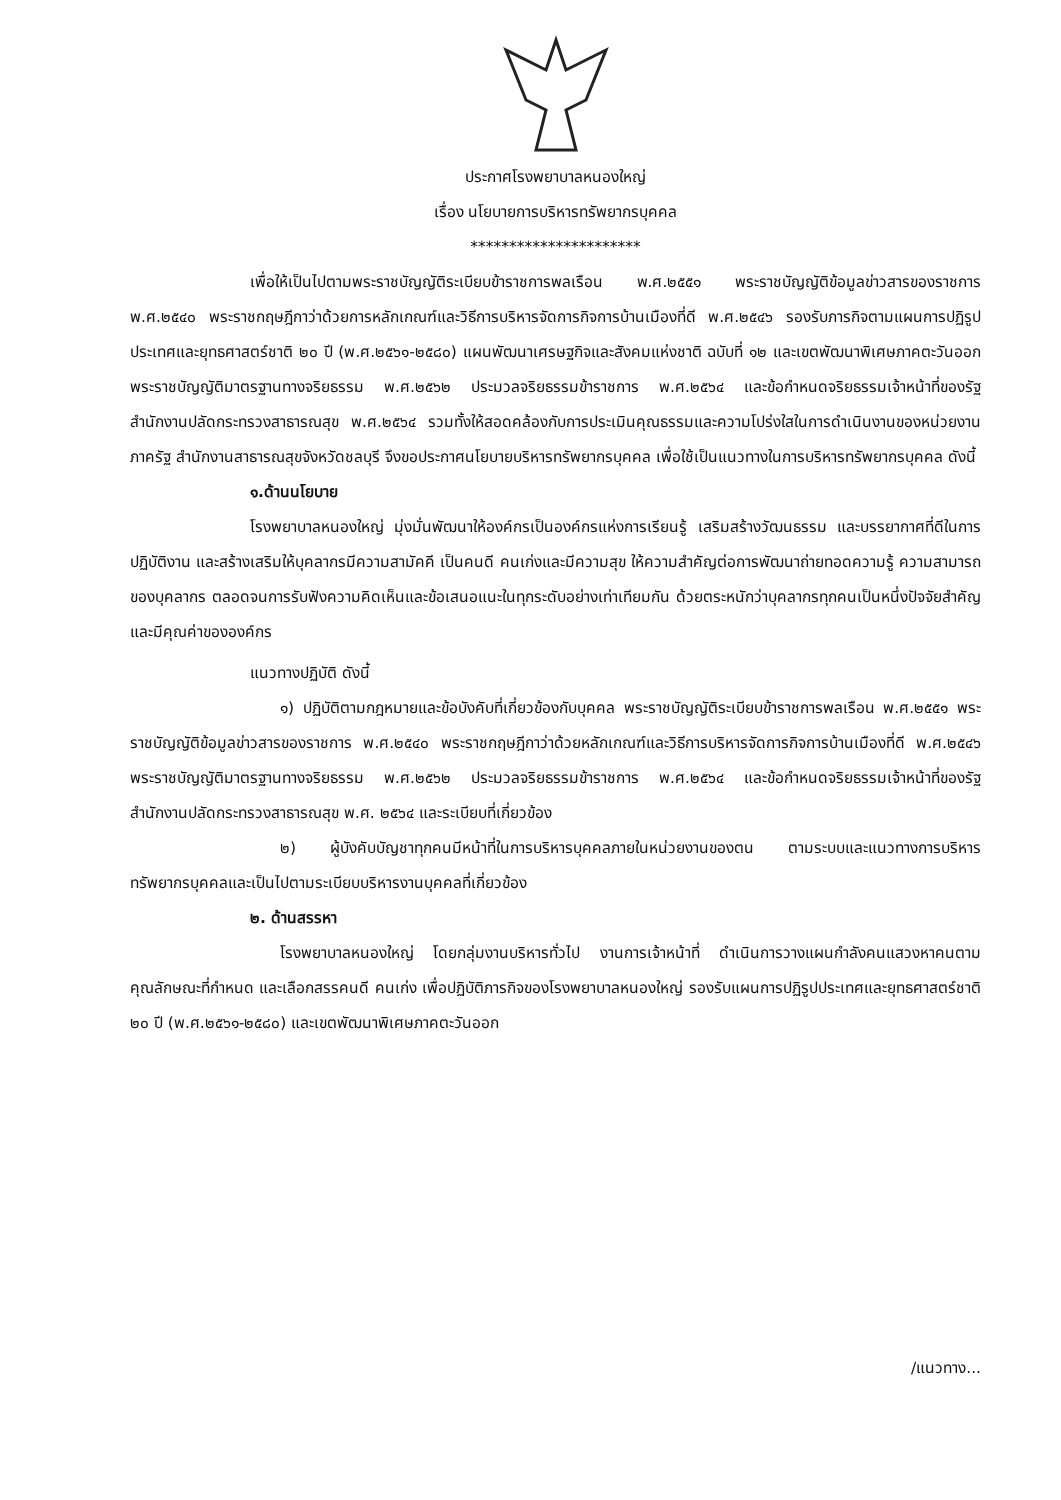ประกาศโรงพยาบาลหนองใหญ่
เรื่อง นโยบายการบริหารทรัพยากรบุคคล
**********************
เพื่อให้เป็นไปตามพระราชบัญญัติระเบียบข้าราชการพลเรือน พ.ศ.๒๕๕๑ พระราชบัญญัติข้อมูลข่าวสารของราชการ พ.ศ.๒๕๔๐ พระราชกฤษฎีกาว่าด้วยการหลักเกณฑ์และวิธีการบริหารจัดการกิจการบ้านเมืองที่ดี พ.ศ.๒๕๔๖ รองรับภารกิจตามแผนการปฏิรูปประเทศและยุทธศาสตร์ชาติ ๒๐ ปี (พ.ศ.๒๕๖๑-๒๕๘๐) แผนพัฒนาเศรษฐกิจและสังคมแห่งชาติ ฉบับที่ ๑๒ และเขตพัฒนาพิเศษภาคตะวันออก พระราชบัญญัติมาตรฐานทางจริยธรรม พ.ศ.๒๕๖๒ ประมวลจริยธรรมข้าราชการ พ.ศ.๒๕๖๔ และข้อกำหนดจริยธรรมเจ้าหน้าที่ของรัฐ สำนักงานปลัดกระทรวงสาธารณสุข พ.ศ.๒๕๖๔ รวมทั้งให้สอดคล้องกับการประเมินคุณธรรมและความโปร่งใสในการดำเนินงานของหน่วยงานภาครัฐ สำนักงานสาธารณสุขจังหวัดชลบุรี จึงขอประกาศนโยบายบริหารทรัพยากรบุคคล เพื่อใช้เป็นแนวทางในการบริหารทรัพยากรบุคคล ดังนี้
๑.ด้านนโยบาย
โรงพยาบาลหนองใหญ่ มุ่งมั่นพัฒนาให้องค์กรเป็นองค์กรแห่งการเรียนรู้ เสริมสร้างวัฒนธรรม และบรรยากาศที่ดีในการปฏิบัติงาน และสร้างเสริมให้บุคลากรมีความสามัคคี เป็นคนดี คนเก่งและมีความสุข ให้ความสำคัญต่อการพัฒนาถ่ายทอดความรู้ ความสามารถของบุคลากร ตลอดจนการรับฟังความคิดเห็นและข้อเสนอแนะในทุกระดับอย่างเท่าเทียมกัน ด้วยตระหนักว่าบุคลากรทุกคนเป็นหนึ่งปัจจัยสำคัญและมีคุณค่าขององค์กร
แนวทางปฏิบัติ ดังนี้
๑) ปฏิบัติตามกฎหมายและข้อบังคับที่เกี่ยวข้องกับบุคคล พระราชบัญญัติระเบียบข้าราชการพลเรือน พ.ศ.๒๕๕๑ พระราชบัญญัติข้อมูลข่าวสารของราชการ พ.ศ.๒๕๔๐ พระราชกฤษฎีกาว่าด้วยหลักเกณฑ์และวิธีการบริหารจัดการกิจการบ้านเมืองที่ดี พ.ศ.๒๕๔๖ พระราชบัญญัติมาตรฐานทางจริยธรรม พ.ศ.๒๕๖๒ ประมวลจริยธรรมข้าราชการ พ.ศ.๒๕๖๔ และข้อกำหนดจริยธรรมเจ้าหน้าที่ของรัฐ สำนักงานปลัดกระทรวงสาธารณสุข พ.ศ. ๒๕๖๔ และระเบียบที่เกี่ยวข้อง
๒) ผู้บังคับบัญชาทุกคนมีหน้าที่ในการบริหารบุคคลภายในหน่วยงานของตน ตามระบบและแนวทางการบริหารทรัพยากรบุคคลและเป็นไปตามระเบียบบริหารงานบุคคลที่เกี่ยวข้อง
๒. ด้านสรรหา
โรงพยาบาลหนองใหญ่ โดยกลุ่มงานบริหารทั่วไป งานการเจ้าหน้าที่ ดำเนินการวางแผนกำลังคนแสวงหาคนตามคุณลักษณะที่กำหนด และเลือกสรรคนดี คนเก่ง เพื่อปฏิบัติภารกิจของโรงพยาบาลหนองใหญ่ รองรับแผนการปฏิรูปประเทศและยุทธศาสตร์ชาติ ๒๐ ปี (พ.ศ.๒๕๖๑-๒๕๘๐) และเขตพัฒนาพิเศษภาคตะวันออก
/แนวทาง...